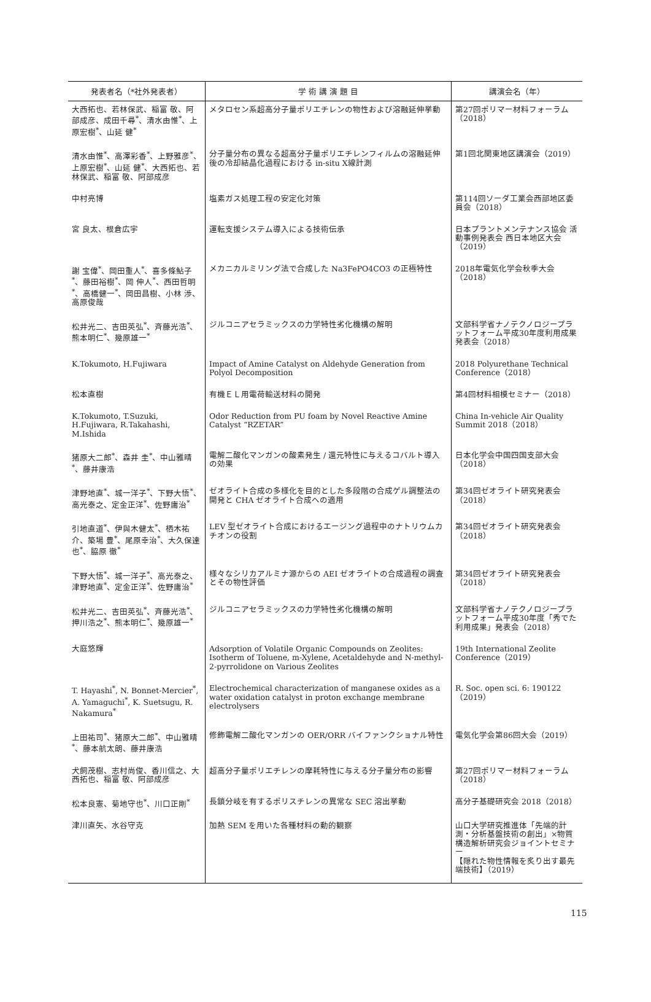| 発表者名（*社外発表者） | 学 術 講 演 題 目 | 講演会名（年） |
| --- | --- | --- |
| 大西拓也、若林保武、稲富 敬、阿部成彦、成田千尋<sup>*</sup>、清水由惟<sup>*</sup>、上原宏樹<sup>*</sup>、山延 健<sup>*</sup> | メタロセン系超高分子量ポリエチレンの物性および溶融延伸挙動 | 第27回ポリマー材料フォーラム（2018） |
| 清水由惟<sup>*</sup>、高澤彩香<sup>*</sup>、上野雅彦<sup>*</sup>、上原宏樹<sup>*</sup>、山延 健<sup>*</sup>、大西拓也、若林保武、稲富 敬、阿部成彦 | 分子量分布の異なる超高分子量ポリエチレンフィルムの溶融延伸後の冷却結晶化過程における in-situ X線計測 | 第1回北関東地区講演会（2019） |
| 中村亮博 | 塩素ガス処理工程の安定化対策 | 第114回ソーダ工業会西部地区委員会（2018） |
| 宮 良太、根倉広宇 | 運転支援システム導入による技術伝承 | 日本プラントメンテナンス協会 活動事例発表会 西日本地区大会（2019） |
| 謝 宝偉<sup>*</sup>、岡田重人<sup>*</sup>、喜多條鮎子<sup>*</sup>、藤田裕樹<sup>*</sup>、岡 伸人<sup>*</sup>、西田哲明<sup>*</sup>、高橋健一<sup>*</sup>、岡田昌樹、小林 渉、高原俊哉 | メカニカルミリング法で合成した Na3FePO4CO3 の正極特性 | 2018年電気化学会秋季大会（2018） |
| 松井光二、吉田英弘<sup>*</sup>、斉藤光浩<sup>*</sup>、熊本明仁<sup>*</sup>、幾原雄一<sup>*</sup> | ジルコニアセラミックスの力学特性劣化機構の解明 | 文部科学省ナノテクノロジープラットフォーム平成30年度利用成果発表会（2018） |
| K.Tokumoto, H.Fujiwara | Impact of Amine Catalyst on Aldehyde Generation from Polyol Decomposition | 2018 Polyurethane Technical Conference（2018） |
| 松本直樹 | 有機ＥＬ用電荷輸送材料の開発 | 第4回材料相模セミナー（2018） |
| K.Tokumoto, T.Suzuki, H.Fujiwara, R.Takahashi, M.Ishida | Odor Reduction from PU foam by Novel Reactive Amine Catalyst “RZETAR” | China In-vehicle Air Quality Summit 2018（2018） |
| 猪原大二郎<sup>*</sup>、森井 圭<sup>*</sup>、中山雅晴<sup>*</sup>、藤井康浩 | 電解二酸化マンガンの酸素発生 / 還元特性に与えるコバルト導入の効果 | 日本化学会中国四国支部大会（2018） |
| 津野地直<sup>*</sup>、城一洋子<sup>*</sup>、下野大悟<sup>*</sup>、高光泰之、定金正洋<sup>*</sup>、佐野庸治<sup>*</sup> | ゼオライト合成の多様化を目的とした多段階の合成ゲル調整法の開発と CHA ゼオライト合成への適用 | 第34回ゼオライト研究発表会（2018） |
| 引地直道<sup>*</sup>、伊與木健太<sup>*</sup>、栖木祐介、築場 豊<sup>*</sup>、尾原幸治<sup>*</sup>、大久保達也<sup>*</sup>、脇原 徹<sup>*</sup> | LEV 型ゼオライト合成におけるエージング過程中のナトリウムカチオンの役割 | 第34回ゼオライト研究発表会（2018） |
| 下野大悟<sup>*</sup>、城一洋子<sup>*</sup>、高光泰之、津野地直<sup>*</sup>、定金正洋<sup>*</sup>、佐野庸治<sup>*</sup> | 様々なシリカアルミナ源からの AEI ゼオライトの合成過程の調査とその物性評価 | 第34回ゼオライト研究発表会（2018） |
| 松井光二、吉田英弘<sup>*</sup>、斉藤光浩<sup>*</sup>、押川浩之<sup>*</sup>、熊本明仁<sup>*</sup>、幾原雄一<sup>*</sup> | ジルコニアセラミックスの力学特性劣化機構の解明 | 文部科学省ナノテクノロジープラットフォーム平成30年度「秀でた利用成果」発表会（2018） |
| 大庭悠輝 | Adsorption of Volatile Organic Compounds on Zeolites: Isotherm of Toluene, m-Xylene, Acetaldehyde and N-methyl-2-pyrrolidone on Various Zeolites | 19th International Zeolite Conference（2019） |
| T. Hayashi<sup>*</sup>, N. Bonnet-Mercier<sup>*</sup>, A. Yamaguchi<sup>*</sup>, K. Suetsugu, R. Nakamura<sup>*</sup> | Electrochemical characterization of manganese oxides as a water oxidation catalyst in proton exchange membrane electrolysers | R. Soc. open sci. 6: 190122（2019） |
| 上田祐司<sup>*</sup>、猪原大二郎<sup>*</sup>、中山雅晴<sup>*</sup>、藤本航太朗、藤井康浩 | 修飾電解二酸化マンガンの OER/ORR バイファンクショナル特性 | 電気化学会第86回大会（2019） |
| 犬飼茂樹、志村尚俊、香川信之、大西拓也、稲富 敬、阿部成彦 | 超高分子量ポリエチレンの摩耗特性に与える分子量分布の影響 | 第27回ポリマー材料フォーラム（2018） |
| 松本良憲、菊地守也<sup>*</sup>、川口正剛<sup>*</sup> | 長鎖分岐を有するポリスチレンの異常な SEC 溶出挙動 | 高分子基礎研究会 2018（2018） |
| 津川直矢、水谷守克 | 加熱 SEM を用いた各種材料の動的観察 | 山口大学研究推進体「先端的計測・分析基盤技術の創出」×物質構造解析研究会ジョイントセミナー 【隠れた物性情報を炙り出す最先端技術】（2019） |
115